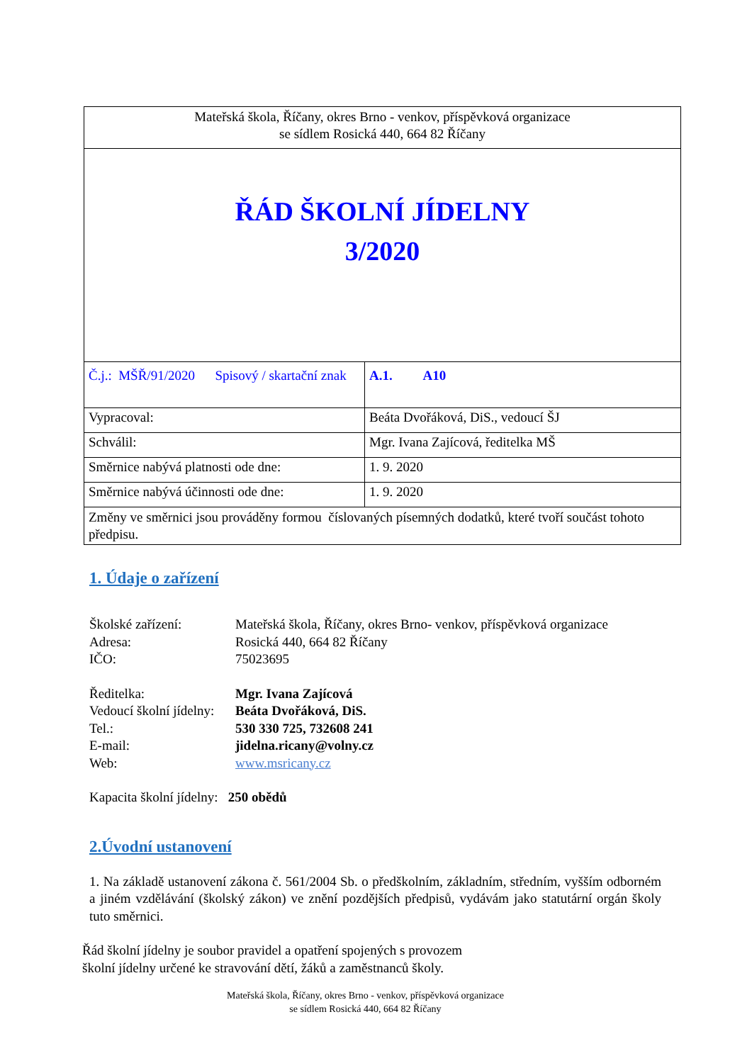| Mateřská škola, Říčany, okres Brno - venkov, příspěvková organizace se sídlem Rosická 440, 664 82 Říčany | |
| ŘÁD ŠKOLNÍ JÍDELNY 3/2020 | |
| Č.j.: MŠŘ/91/2020 Spisový / skartační znak | A.1. A10 |
| Vypracoval: | Beáta Dvořáková, DiS., vedoucí ŠJ |
| Schválil: | Mgr. Ivana Zajícová, ředitelka MŠ |
| Směrnice nabývá platnosti ode dne: | 1. 9. 2020 |
| Směrnice nabývá účinnosti ode dne: | 1. 9. 2020 |
| Změny ve směrnici jsou prováděny formou číslovaných písemných dodatků, které tvoří součást tohoto předpisu. | |
1. Údaje o zařízení
Školské zařízení: Mateřská škola, Říčany, okres Brno- venkov, příspěvková organizace
Adresa: Rosická 440, 664 82 Říčany
IČO: 75023695
Ředitelka: Mgr. Ivana Zajícová
Vedoucí školní jídelny: Beáta Dvořáková, DiS.
Tel.: 530 330 725, 732608 241
E-mail: jidelna.ricany@volny.cz
Web: www.msricany.cz
Kapacita školní jídelny: 250 obědů
2.Úvodní ustanovení
1. Na základě ustanovení zákona č. 561/2004 Sb. o předškolním, základním, středním, vyšším odborném a jiném vzdělávání (školský zákon) ve znění pozdějších předpisů, vydávám jako statutární orgán školy tuto směrnici.
Řád školní jídelny je soubor pravidel a opatření spojených s provozem
školní jídelny určené ke stravování dětí, žáků a zaměstnanců školy.
Mateřská škola, Říčany, okres Brno - venkov, příspěvková organizace
se sídlem Rosická 440, 664 82 Říčany